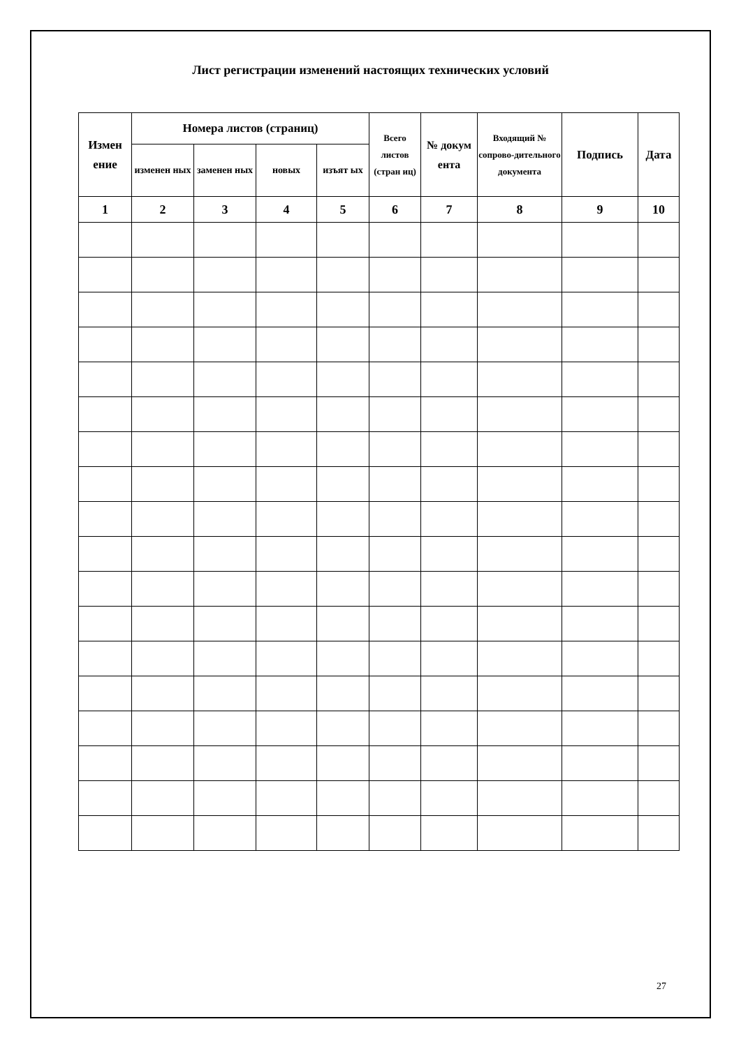Лист регистрации изменений настоящих технических условий
| Измен ение | Номера листов (страниц) | | | | Всего листов (стран иц) | № докум ента | Входящий № сопрово-дительного документа | Подпись | Дата |
| --- | --- | --- | --- | --- | --- | --- | --- | --- | --- |
| | изменен ных | заменен ных | новых | изъят ых | | | | | |
| 1 | 2 | 3 | 4 | 5 | 6 | 7 | 8 | 9 | 10 |
27